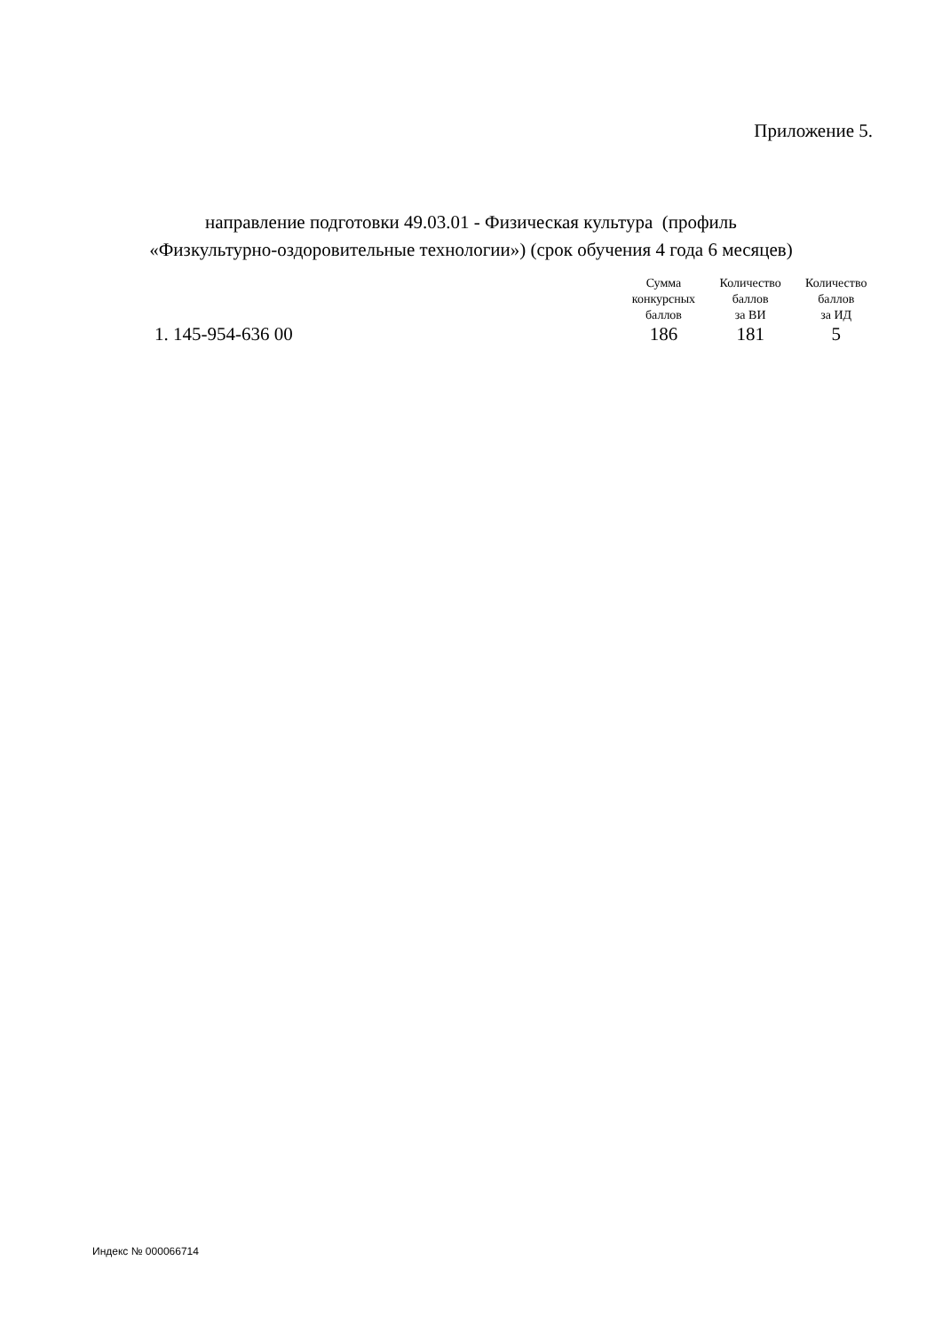Приложение 5.
направление подготовки 49.03.01 - Физическая культура (профиль
«Физкультурно-оздоровительные технологии») (срок обучения 4 года 6 месяцев)
| | Сумма конкурсных баллов | Количество баллов за ВИ | Количество баллов за ИД |
| --- | --- | --- | --- |
| 1. 145-954-636 00 | 186 | 181 | 5 |
Индекс № 000066714